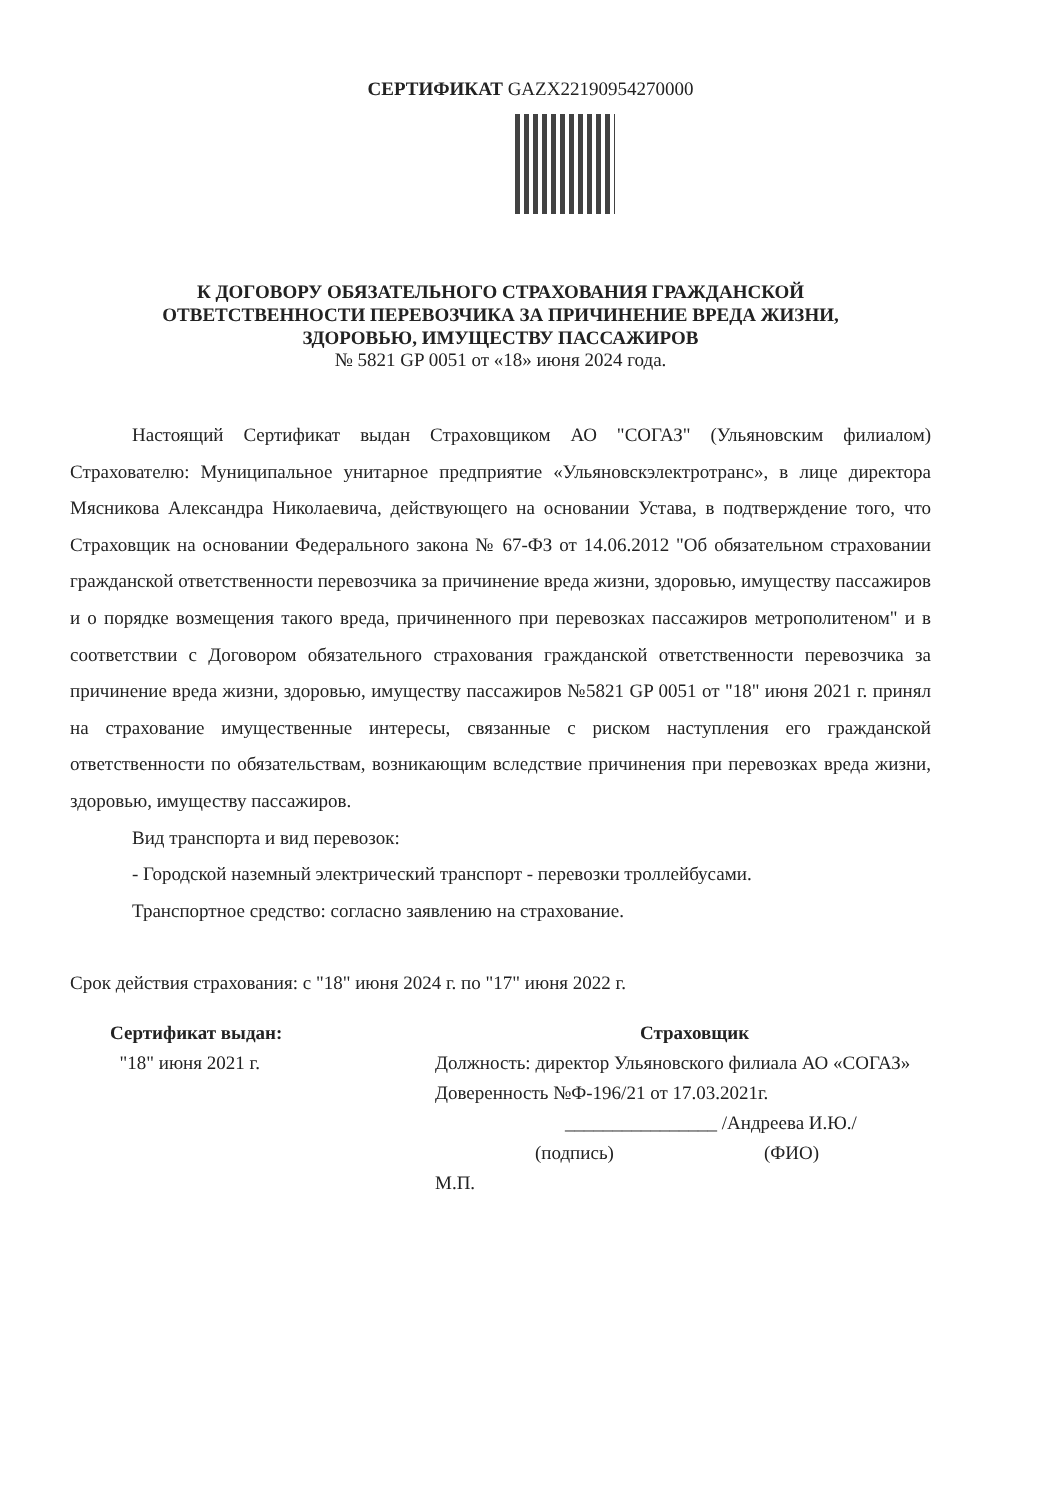СЕРТИФИКАТ GAZX22190954270000
К ДОГОВОРУ ОБЯЗАТЕЛЬНОГО СТРАХОВАНИЯ ГРАЖДАНСКОЙ
ОТВЕТСТВЕННОСТИ ПЕРЕВОЗЧИКА ЗА ПРИЧИНЕНИЕ ВРЕДА ЖИЗНИ,
ЗДОРОВЬЮ, ИМУЩЕСТВУ ПАССАЖИРОВ
№ 5821 GP 0051 от «18» июня 2024 года.
Настоящий Сертификат выдан Страховщиком АО "СОГАЗ" (Ульяновским филиалом) Страхователю: Муниципальное унитарное предприятие «Ульяновскэлектротранс», в лице директора Мясникова Александра Николаевича, действующего на основании Устава, в подтверждение того, что Страховщик на основании Федерального закона № 67-ФЗ от 14.06.2012 "Об обязательном страховании гражданской ответственности перевозчика за причинение вреда жизни, здоровью, имуществу пассажиров и о порядке возмещения такого вреда, причиненного при перевозках пассажиров метрополитеном" и в соответствии с Договором обязательного страхования гражданской ответственности перевозчика за причинение вреда жизни, здоровью, имуществу пассажиров №5821 GP 0051 от "18" июня 2021 г. принял на страхование имущественные интересы, связанные с риском наступления его гражданской ответственности по обязательствам, возникающим вследствие причинения при перевозках вреда жизни, здоровью, имуществу пассажиров.
Вид транспорта и вид перевозок:
- Городской наземный электрический транспорт - перевозки троллейбусами.
Транспортное средство: согласно заявлению на страхование.
Срок действия страхования: с "18" июня 2024 г. по "17" июня 2022 г.
Сертификат выдан:
"18" июня 2021 г.
Страховщик
Должность: директор Ульяновского филиала АО «СОГАЗ»
Доверенность №Ф-196/21 от 17.03.2021г.
________________ /Андреева И.Ю./
(подпись) (ФИО)
М.П.